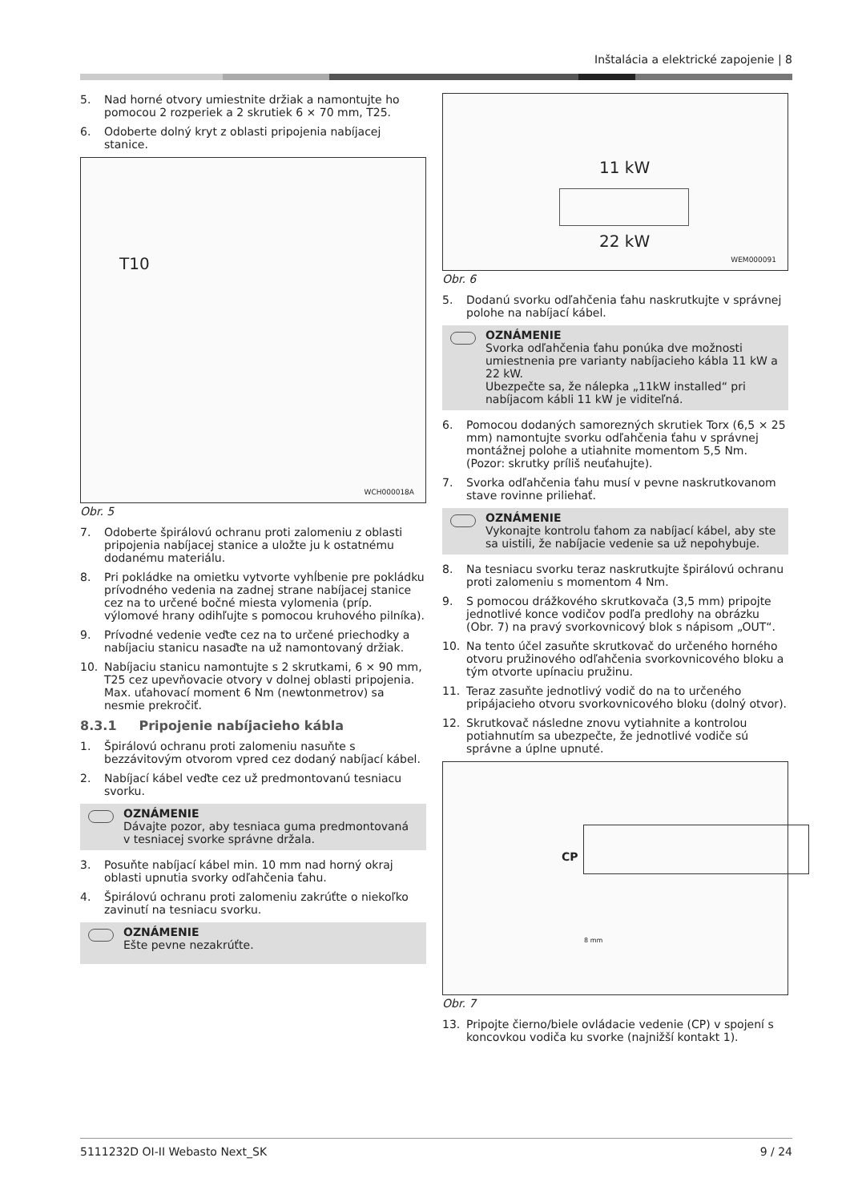Inštalácia a elektrické zapojenie | 8
5. Nad horné otvory umiestnite držiak a namontujte ho pomocou 2 rozperiek a 2 skrutiek 6 × 70 mm, T25.
6. Odoberte dolný kryt z oblasti pripojenia nabíjacej stanice.
T10
WCH000018A
Obr. 5
7. Odoberte špirálovú ochranu proti zalomeniu z oblasti pripojenia nabíjacej stanice a uložte ju k ostatnému dodanému materiálu.
8. Pri pokládke na omietku vytvorte vyhĺbenie pre pokládku prívodného vedenia na zadnej strane nabíjacej stanice cez na to určené bočné miesta vylomenia (príp. výlomové hrany odihľujte s pomocou kruhového pilníka).
9. Prívodné vedenie veďte cez na to určené priechodky a nabíjaciu stanicu nasaďte na už namontovaný držiak.
10. Nabíjaciu stanicu namontujte s 2 skrutkami, 6 × 90 mm, T25 cez upevňovacie otvory v dolnej oblasti pripojenia. Max. uťahovací moment 6 Nm (newtonmetrov) sa nesmie prekročiť.
8.3.1 Pripojenie nabíjacieho kábla
1. Špirálovú ochranu proti zalomeniu nasuňte s bezzávitovým otvorom vpred cez dodaný nabíjací kábel.
2. Nabíjací kábel veďte cez už predmontovanú tesniacu svorku.
OZNÁMENIE
Dávajte pozor, aby tesniaca guma predmontovaná v tesniacej svorke správne držala.
3. Posuňte nabíjací kábel min. 10 mm nad horný okraj oblasti upnutia svorky odľahčenia ťahu.
4. Špirálovú ochranu proti zalomeniu zakrúťte o niekoľko zavinutí na tesniacu svorku.
OZNÁMENIE
Ešte pevne nezakrúťte.
11 kW
22 kW
WEM000091
Obr. 6
5. Dodanú svorku odľahčenia ťahu naskrutkujte v správnej polohe na nabíjací kábel.
OZNÁMENIE
Svorka odľahčenia ťahu ponúka dve možnosti umiestnenia pre varianty nabíjacieho kábla 11 kW a 22 kW.
Ubezpečte sa, že nálepka „11kW installed“ pri nabíjacom kábli 11 kW je viditeľná.
6. Pomocou dodaných samorezných skrutiek Torx (6,5 × 25 mm) namontujte svorku odľahčenia ťahu v správnej montážnej polohe a utiahnite momentom 5,5 Nm. (Pozor: skrutky príliš neuťahujte).
7. Svorka odľahčenia ťahu musí v pevne naskrutkovanom stave rovinne priliehať.
OZNÁMENIE
Vykonajte kontrolu ťahom za nabíjací kábel, aby ste sa uistili, že nabíjacie vedenie sa už nepohybuje.
8. Na tesniacu svorku teraz naskrutkujte špirálovú ochranu proti zalomeniu s momentom 4 Nm.
9. S pomocou drážkového skrutkovača (3,5 mm) pripojte jednotlivé konce vodičov podľa predlohy na obrázku (Obr. 7) na pravý svorkovnicový blok s nápisom „OUT“.
10. Na tento účel zasuňte skrutkovač do určeného horného otvoru pružinového odľahčenia svorkovnicového bloku a tým otvorte upínaciu pružinu.
11. Teraz zasuňte jednotlivý vodič do na to určeného pripájacieho otvoru svorkovnicového bloku (dolný otvor).
12. Skrutkovač následne znovu vytiahnite a kontrolou potiahnutím sa ubezpečte, že jednotlivé vodiče sú správne a úplne upnuté.
CP
8 mm
Obr. 7
13. Pripojte čierno/biele ovládacie vedenie (CP) v spojení s koncovkou vodiča ku svorke (najnižší kontakt 1).
5111232D OI-II Webasto Next_SK 9 / 24